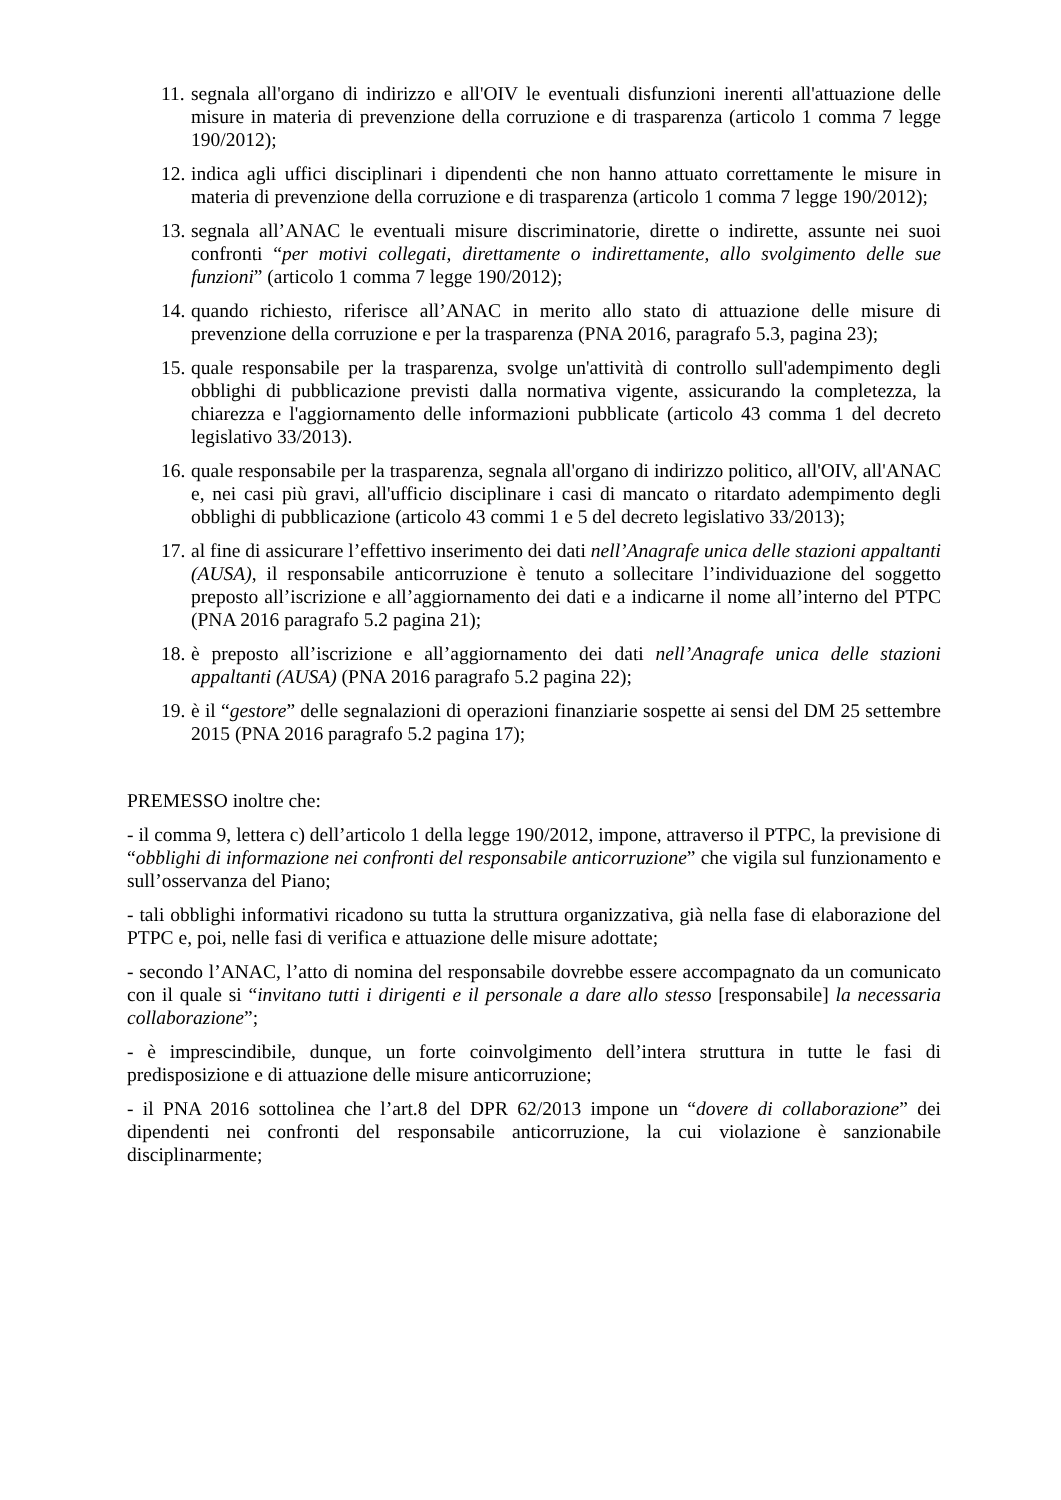11. segnala all'organo di indirizzo e all'OIV le eventuali disfunzioni inerenti all'attuazione delle misure in materia di prevenzione della corruzione e di trasparenza (articolo 1 comma 7 legge 190/2012);
12. indica agli uffici disciplinari i dipendenti che non hanno attuato correttamente le misure in materia di prevenzione della corruzione e di trasparenza (articolo 1 comma 7 legge 190/2012);
13. segnala all’ANAC le eventuali misure discriminatorie, dirette o indirette, assunte nei suoi confronti “per motivi collegati, direttamente o indirettamente, allo svolgimento delle sue funzioni” (articolo 1 comma 7 legge 190/2012);
14. quando richiesto, riferisce all’ANAC in merito allo stato di attuazione delle misure di prevenzione della corruzione e per la trasparenza (PNA 2016, paragrafo 5.3, pagina 23);
15. quale responsabile per la trasparenza, svolge un'attività di controllo sull'adempimento degli obblighi di pubblicazione previsti dalla normativa vigente, assicurando la completezza, la chiarezza e l'aggiornamento delle informazioni pubblicate (articolo 43 comma 1 del decreto legislativo 33/2013).
16. quale responsabile per la trasparenza, segnala all'organo di indirizzo politico, all'OIV, all'ANAC e, nei casi più gravi, all'ufficio disciplinare i casi di mancato o ritardato adempimento degli obblighi di pubblicazione (articolo 43 commi 1 e 5 del decreto legislativo 33/2013);
17. al fine di assicurare l’effettivo inserimento dei dati nell’Anagrafe unica delle stazioni appaltanti (AUSA), il responsabile anticorruzione è tenuto a sollecitare l’individuazione del soggetto preposto all’iscrizione e all’aggiornamento dei dati e a indicarne il nome all’interno del PTPC (PNA 2016 paragrafo 5.2 pagina 21);
18. è preposto all’iscrizione e all’aggiornamento dei dati nell’Anagrafe unica delle stazioni appaltanti (AUSA) (PNA 2016 paragrafo 5.2 pagina 22);
19. è il “gestore” delle segnalazioni di operazioni finanziarie sospette ai sensi del DM 25 settembre 2015 (PNA 2016 paragrafo 5.2 pagina 17);
PREMESSO inoltre che:
- il comma 9, lettera c) dell’articolo 1 della legge 190/2012, impone, attraverso il PTPC, la previsione di “obblighi di informazione nei confronti del responsabile anticorruzione” che vigila sul funzionamento e sull’osservanza del Piano;
- tali obblighi informativi ricadono su tutta la struttura organizzativa, già nella fase di elaborazione del PTPC e, poi, nelle fasi di verifica e attuazione delle misure adottate;
- secondo l’ANAC, l’atto di nomina del responsabile dovrebbe essere accompagnato da un comunicato con il quale si “invitano tutti i dirigenti e il personale a dare allo stesso [responsabile] la necessaria collaborazione”;
- è imprescindibile, dunque, un forte coinvolgimento dell’intera struttura in tutte le fasi di predisposizione e di attuazione delle misure anticorruzione;
- il PNA 2016 sottolinea che l’art.8 del DPR 62/2013 impone un “dovere di collaborazione” dei dipendenti nei confronti del responsabile anticorruzione, la cui violazione è sanzionabile disciplinarmente;